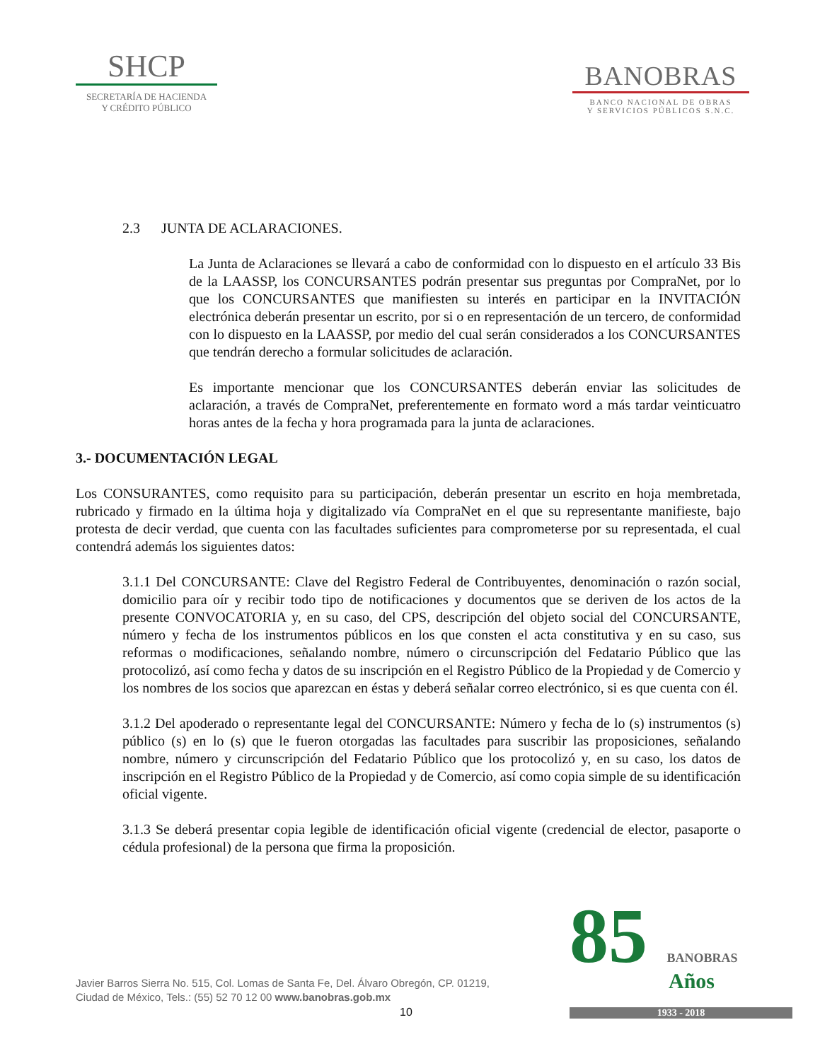SHCP
SECRETARÍA DE HACIENDA
Y CRÉDITO PÚBLICO
BANOBRAS
BANCO NACIONAL DE OBRAS
Y SERVICIOS PÚBLICOS S.N.C.
2.3 JUNTA DE ACLARACIONES.
La Junta de Aclaraciones se llevará a cabo de conformidad con lo dispuesto en el artículo 33 Bis de la LAASSP, los CONCURSANTES podrán presentar sus preguntas por CompraNet, por lo que los CONCURSANTES que manifiesten su interés en participar en la INVITACIÓN electrónica deberán presentar un escrito, por si o en representación de un tercero, de conformidad con lo dispuesto en la LAASSP, por medio del cual serán considerados a los CONCURSANTES que tendrán derecho a formular solicitudes de aclaración.
Es importante mencionar que los CONCURSANTES deberán enviar las solicitudes de aclaración, a través de CompraNet, preferentemente en formato word a más tardar veinticuatro horas antes de la fecha y hora programada para la junta de aclaraciones.
3.- DOCUMENTACIÓN LEGAL
Los CONSURANTES, como requisito para su participación, deberán presentar un escrito en hoja membretada, rubricado y firmado en la última hoja y digitalizado vía CompraNet en el que su representante manifieste, bajo protesta de decir verdad, que cuenta con las facultades suficientes para comprometerse por su representada, el cual contendrá además los siguientes datos:
3.1.1 Del CONCURSANTE: Clave del Registro Federal de Contribuyentes, denominación o razón social, domicilio para oír y recibir todo tipo de notificaciones y documentos que se deriven de los actos de la presente CONVOCATORIA y, en su caso, del CPS, descripción del objeto social del CONCURSANTE, número y fecha de los instrumentos públicos en los que consten el acta constitutiva y en su caso, sus reformas o modificaciones, señalando nombre, número o circunscripción del Fedatario Público que las protocolizó, así como fecha y datos de su inscripción en el Registro Público de la Propiedad y de Comercio y los nombres de los socios que aparezcan en éstas y deberá señalar correo electrónico, si es que cuenta con él.
3.1.2 Del apoderado o representante legal del CONCURSANTE: Número y fecha de lo (s) instrumentos (s) público (s) en lo (s) que le fueron otorgadas las facultades para suscribir las proposiciones, señalando nombre, número y circunscripción del Fedatario Público que los protocolizó y, en su caso, los datos de inscripción en el Registro Público de la Propiedad y de Comercio, así como copia simple de su identificación oficial vigente.
3.1.3 Se deberá presentar copia legible de identificación oficial vigente (credencial de elector, pasaporte o cédula profesional) de la persona que firma la proposición.
Javier Barros Sierra No. 515, Col. Lomas de Santa Fe, Del. Álvaro Obregón, CP. 01219,
Ciudad de México, Tels.: (55) 52 70 12 00 www.banobras.gob.mx
10
85 BANOBRAS
Años
1933 - 2018